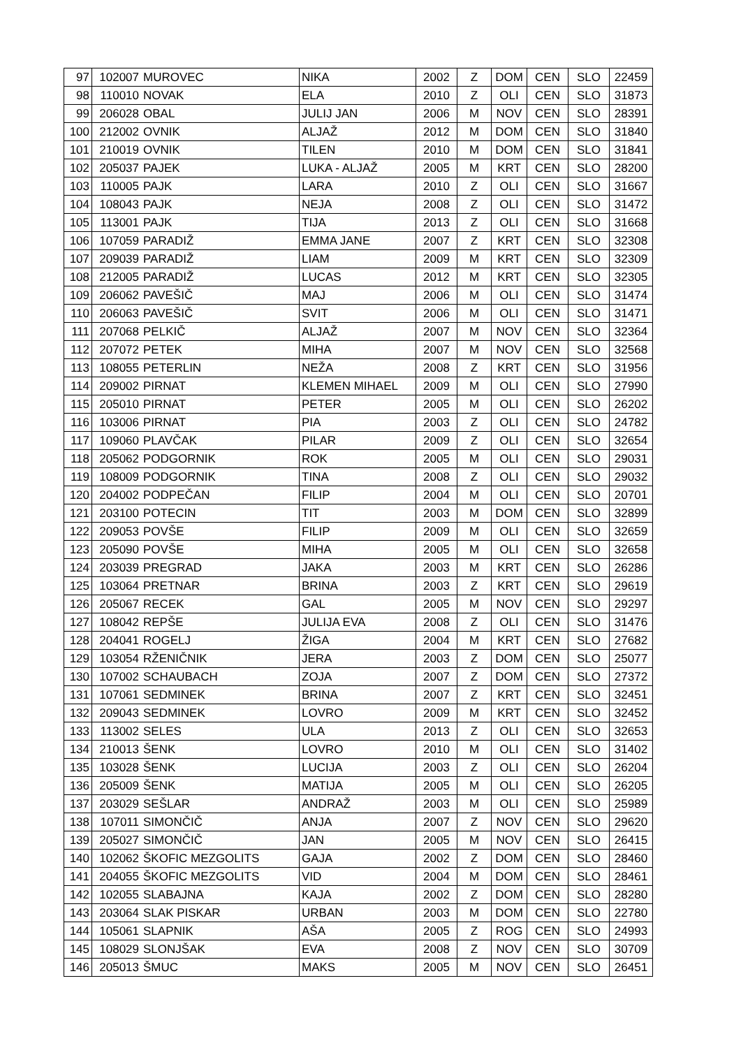| 97 | 102007 | MUROVEC | NIKA | 2002 | Z | DOM | CEN | SLO | 22459 |
| 98 | 110010 | NOVAK | ELA | 2010 | Z | OLI | CEN | SLO | 31873 |
| 99 | 206028 | OBAL | JULIJ JAN | 2006 | M | NOV | CEN | SLO | 28391 |
| 100 | 212002 | OVNIK | ALJAŽ | 2012 | M | DOM | CEN | SLO | 31840 |
| 101 | 210019 | OVNIK | TILEN | 2010 | M | DOM | CEN | SLO | 31841 |
| 102 | 205037 | PAJEK | LUKA - ALJAŽ | 2005 | M | KRT | CEN | SLO | 28200 |
| 103 | 110005 | PAJK | LARA | 2010 | Z | OLI | CEN | SLO | 31667 |
| 104 | 108043 | PAJK | NEJA | 2008 | Z | OLI | CEN | SLO | 31472 |
| 105 | 113001 | PAJK | TIJA | 2013 | Z | OLI | CEN | SLO | 31668 |
| 106 | 107059 | PARADIŽ | EMMA JANE | 2007 | Z | KRT | CEN | SLO | 32308 |
| 107 | 209039 | PARADIŽ | LIAM | 2009 | M | KRT | CEN | SLO | 32309 |
| 108 | 212005 | PARADIŽ | LUCAS | 2012 | M | KRT | CEN | SLO | 32305 |
| 109 | 206062 | PAVEŠIČ | MAJ | 2006 | M | OLI | CEN | SLO | 31474 |
| 110 | 206063 | PAVEŠIČ | SVIT | 2006 | M | OLI | CEN | SLO | 31471 |
| 111 | 207068 | PELKIČ | ALJAŽ | 2007 | M | NOV | CEN | SLO | 32364 |
| 112 | 207072 | PETEK | MIHA | 2007 | M | NOV | CEN | SLO | 32568 |
| 113 | 108055 | PETERLIN | NEŽA | 2008 | Z | KRT | CEN | SLO | 31956 |
| 114 | 209002 | PIRNAT | KLEMEN MIHAEL | 2009 | M | OLI | CEN | SLO | 27990 |
| 115 | 205010 | PIRNAT | PETER | 2005 | M | OLI | CEN | SLO | 26202 |
| 116 | 103006 | PIRNAT | PIA | 2003 | Z | OLI | CEN | SLO | 24782 |
| 117 | 109060 | PLAVČAK | PILAR | 2009 | Z | OLI | CEN | SLO | 32654 |
| 118 | 205062 | PODGORNIK | ROK | 2005 | M | OLI | CEN | SLO | 29031 |
| 119 | 108009 | PODGORNIK | TINA | 2008 | Z | OLI | CEN | SLO | 29032 |
| 120 | 204002 | PODPEČAN | FILIP | 2004 | M | OLI | CEN | SLO | 20701 |
| 121 | 203100 | POTECIN | TIT | 2003 | M | DOM | CEN | SLO | 32899 |
| 122 | 209053 | POVŠE | FILIP | 2009 | M | OLI | CEN | SLO | 32659 |
| 123 | 205090 | POVŠE | MIHA | 2005 | M | OLI | CEN | SLO | 32658 |
| 124 | 203039 | PREGRAD | JAKA | 2003 | M | KRT | CEN | SLO | 26286 |
| 125 | 103064 | PRETNAR | BRINA | 2003 | Z | KRT | CEN | SLO | 29619 |
| 126 | 205067 | RECEK | GAL | 2005 | M | NOV | CEN | SLO | 29297 |
| 127 | 108042 | REPŠE | JULIJA EVA | 2008 | Z | OLI | CEN | SLO | 31476 |
| 128 | 204041 | ROGELJ | ŽIGA | 2004 | M | KRT | CEN | SLO | 27682 |
| 129 | 103054 | RŽENIČNIK | JERA | 2003 | Z | DOM | CEN | SLO | 25077 |
| 130 | 107002 | SCHAUBACH | ZOJA | 2007 | Z | DOM | CEN | SLO | 27372 |
| 131 | 107061 | SEDMINEK | BRINA | 2007 | Z | KRT | CEN | SLO | 32451 |
| 132 | 209043 | SEDMINEK | LOVRO | 2009 | M | KRT | CEN | SLO | 32452 |
| 133 | 113002 | SELES | ULA | 2013 | Z | OLI | CEN | SLO | 32653 |
| 134 | 210013 | ŠENK | LOVRO | 2010 | M | OLI | CEN | SLO | 31402 |
| 135 | 103028 | ŠENK | LUCIJA | 2003 | Z | OLI | CEN | SLO | 26204 |
| 136 | 205009 | ŠENK | MATIJA | 2005 | M | OLI | CEN | SLO | 26205 |
| 137 | 203029 | SEŠLAR | ANDRAŽ | 2003 | M | OLI | CEN | SLO | 25989 |
| 138 | 107011 | SIMONČIČ | ANJA | 2007 | Z | NOV | CEN | SLO | 29620 |
| 139 | 205027 | SIMONČIČ | JAN | 2005 | M | NOV | CEN | SLO | 26415 |
| 140 | 102062 | ŠKOFIC MEZGOLITS | GAJA | 2002 | Z | DOM | CEN | SLO | 28460 |
| 141 | 204055 | ŠKOFIC MEZGOLITS | VID | 2004 | M | DOM | CEN | SLO | 28461 |
| 142 | 102055 | SLABAJNA | KAJA | 2002 | Z | DOM | CEN | SLO | 28280 |
| 143 | 203064 | SLAK PISKAR | URBAN | 2003 | M | DOM | CEN | SLO | 22780 |
| 144 | 105061 | SLAPNIK | AŠA | 2005 | Z | ROG | CEN | SLO | 24993 |
| 145 | 108029 | SLONJŠAK | EVA | 2008 | Z | NOV | CEN | SLO | 30709 |
| 146 | 205013 | ŠMUC | MAKS | 2005 | M | NOV | CEN | SLO | 26451 |